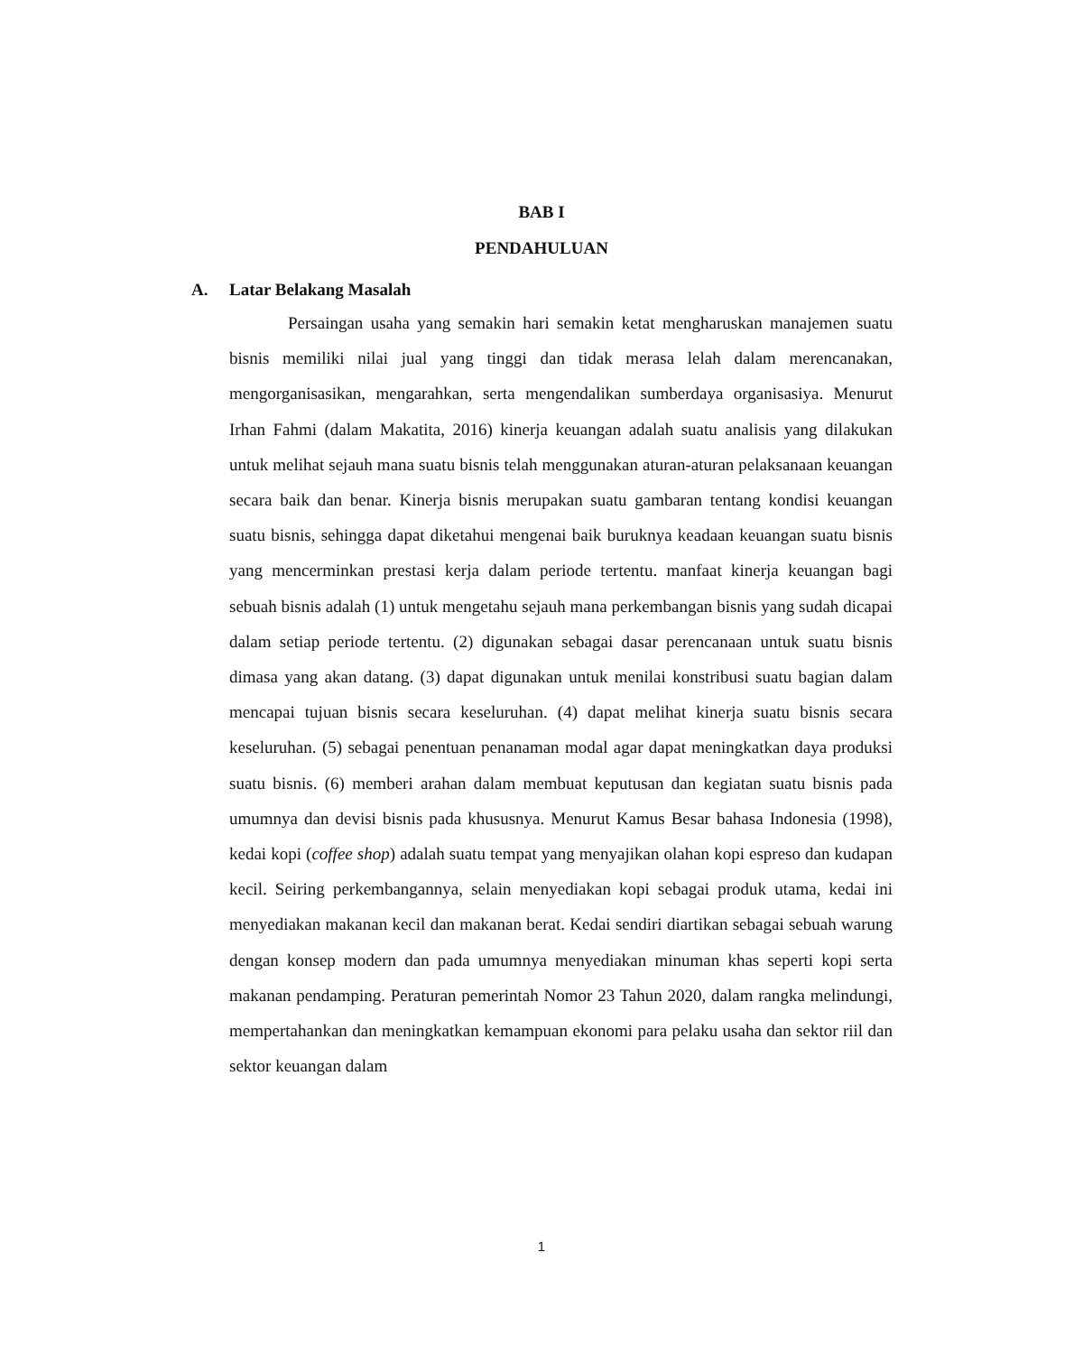BAB I
PENDAHULUAN
A. Latar Belakang Masalah
Persaingan usaha yang semakin hari semakin ketat mengharuskan manajemen suatu bisnis memiliki nilai jual yang tinggi dan tidak merasa lelah dalam merencanakan, mengorganisasikan, mengarahkan, serta mengendalikan sumberdaya organisasiya. Menurut Irhan Fahmi (dalam Makatita, 2016) kinerja keuangan adalah suatu analisis yang dilakukan untuk melihat sejauh mana suatu bisnis telah menggunakan aturan-aturan pelaksanaan keuangan secara baik dan benar. Kinerja bisnis merupakan suatu gambaran tentang kondisi keuangan suatu bisnis, sehingga dapat diketahui mengenai baik buruknya keadaan keuangan suatu bisnis yang mencerminkan prestasi kerja dalam periode tertentu. manfaat kinerja keuangan bagi sebuah bisnis adalah (1) untuk mengetahu sejauh mana perkembangan bisnis yang sudah dicapai dalam setiap periode tertentu. (2) digunakan sebagai dasar perencanaan untuk suatu bisnis dimasa yang akan datang. (3) dapat digunakan untuk menilai konstribusi suatu bagian dalam mencapai tujuan bisnis secara keseluruhan. (4) dapat melihat kinerja suatu bisnis secara keseluruhan. (5) sebagai penentuan penanaman modal agar dapat meningkatkan daya produksi suatu bisnis. (6) memberi arahan dalam membuat keputusan dan kegiatan suatu bisnis pada umumnya dan devisi bisnis pada khususnya. Menurut Kamus Besar bahasa Indonesia (1998), kedai kopi (coffee shop) adalah suatu tempat yang menyajikan olahan kopi espreso dan kudapan kecil. Seiring perkembangannya, selain menyediakan kopi sebagai produk utama, kedai ini menyediakan makanan kecil dan makanan berat. Kedai sendiri diartikan sebagai sebuah warung dengan konsep modern dan pada umumnya menyediakan minuman khas seperti kopi serta makanan pendamping. Peraturan pemerintah Nomor 23 Tahun 2020, dalam rangka melindungi, mempertahankan dan meningkatkan kemampuan ekonomi para pelaku usaha dan sektor riil dan sektor keuangan dalam
1